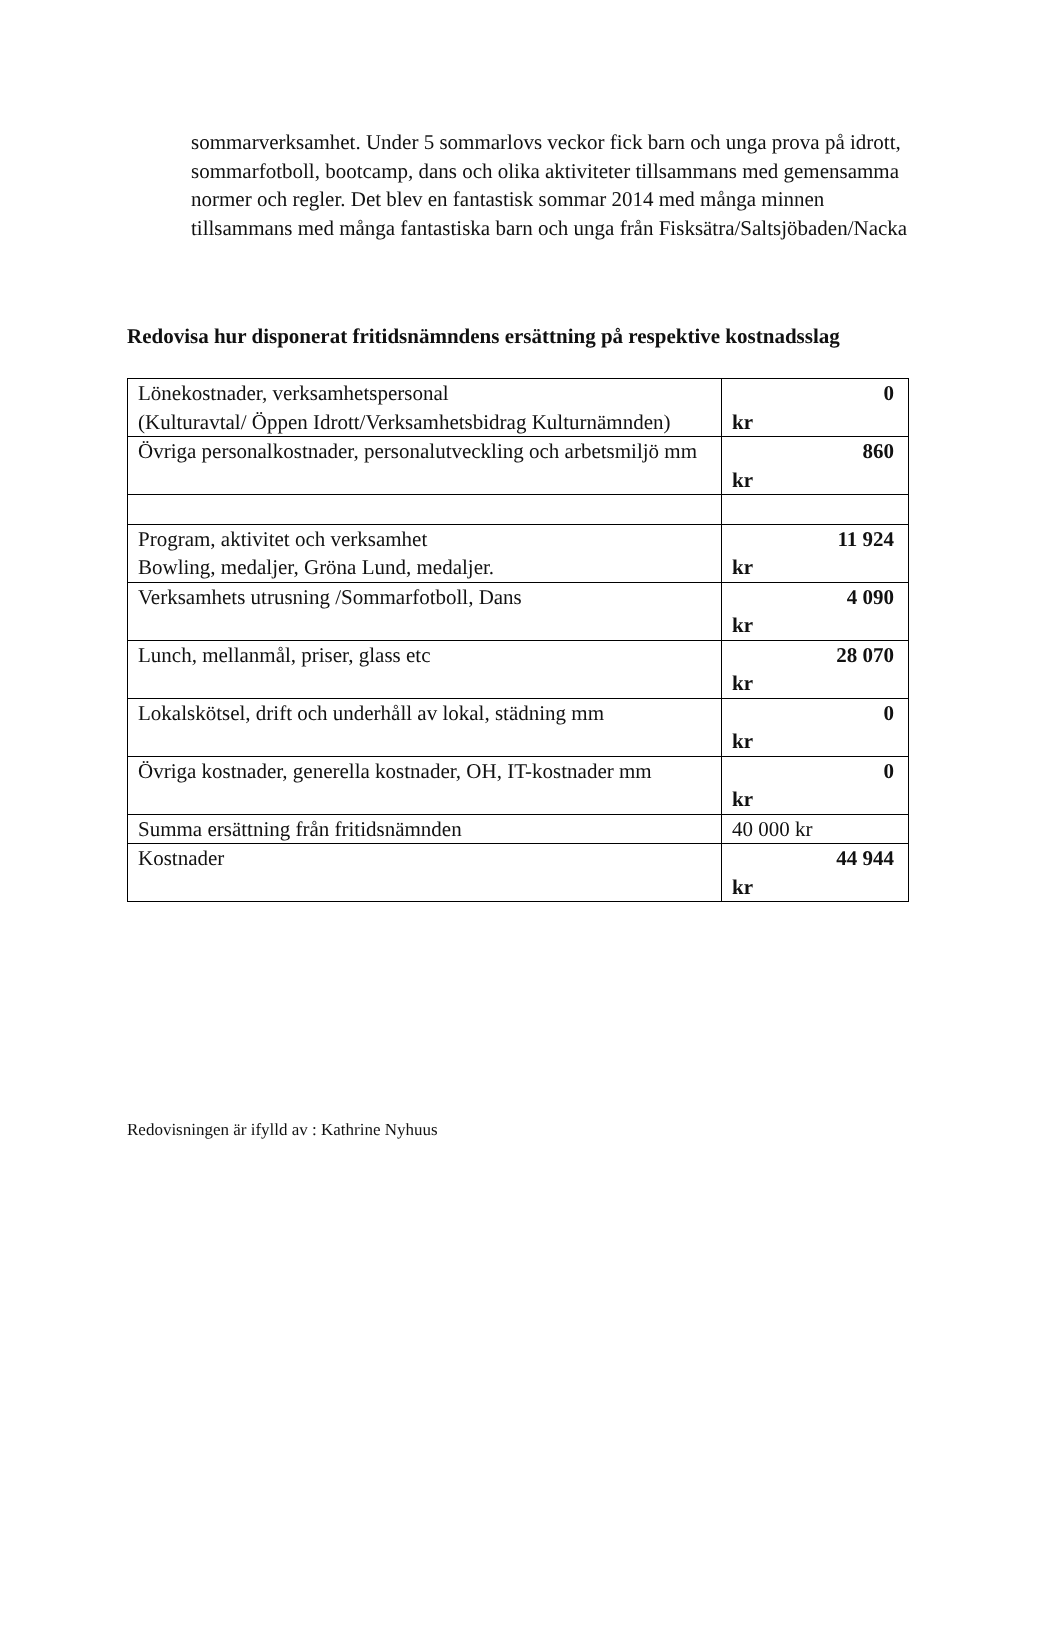sommarverksamhet. Under 5 sommarlovs veckor fick barn och unga prova på idrott, sommarfotboll, bootcamp, dans och olika aktiviteter tillsammans med gemensamma normer och regler. Det blev en fantastisk sommar 2014 med många minnen tillsammans med många fantastiska barn och unga från Fisksätra/Saltsjöbaden/Nacka
Redovisa hur disponerat fritidsnämndens ersättning på respektive kostnadsslag
| Lönekostnader, verksamhetspersonal (Kulturavtal/ Öppen Idrott/Verksamhetsbidrag Kulturnämnden) | 0 kr |
| Övriga personalkostnader, personalutveckling och arbetsmiljö mm | 860 kr |
| Program, aktivitet och verksamhet Bowling, medaljer, Gröna Lund, medaljer. | 11 924 kr |
| Verksamhets utrusning /Sommarfotboll, Dans | 4 090 kr |
| Lunch, mellanmål, priser, glass etc | 28 070 kr |
| Lokalskötsel, drift och underhåll av lokal, städning mm | 0 kr |
| Övriga kostnader, generella kostnader, OH, IT-kostnader mm | 0 kr |
| Summa ersättning från fritidsnämnden | 40 000 kr |
| Kostnader | 44 944 kr |
Redovisningen är ifylld av : Kathrine Nyhuus